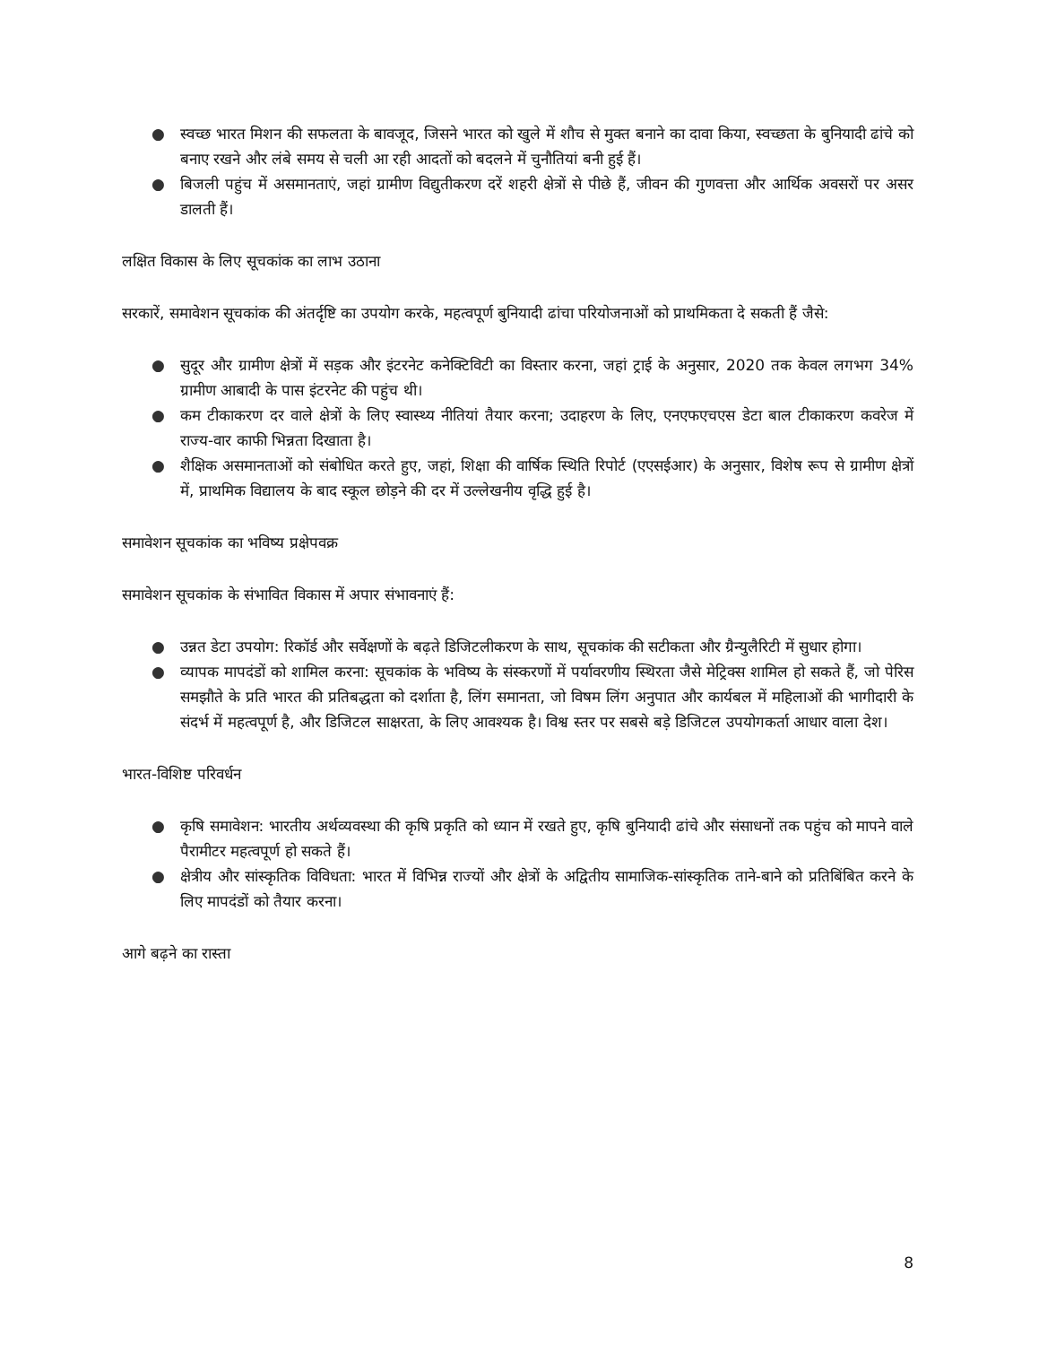● स्वच्छ भारत मिशन की सफलता के बावजूद, जिसने भारत को खुले में शौच से मुक्त बनाने का दावा किया, स्वच्छता के बुनियादी ढांचे को बनाए रखने और लंबे समय से चली आ रही आदतों को बदलने में चुनौतियां बनी हुई हैं।
● बिजली पहुंच में असमानताएं, जहां ग्रामीण विद्युतीकरण दरें शहरी क्षेत्रों से पीछे हैं, जीवन की गुणवत्ता और आर्थिक अवसरों पर असर डालती हैं।
लक्षित विकास के लिए सूचकांक का लाभ उठाना
सरकारें, समावेशन सूचकांक की अंतर्दृष्टि का उपयोग करके, महत्वपूर्ण बुनियादी ढांचा परियोजनाओं को प्राथमिकता दे सकती हैं जैसे:
● सुदूर और ग्रामीण क्षेत्रों में सड़क और इंटरनेट कनेक्टिविटी का विस्तार करना, जहां ट्राई के अनुसार, 2020 तक केवल लगभग 34% ग्रामीण आबादी के पास इंटरनेट की पहुंच थी।
● कम टीकाकरण दर वाले क्षेत्रों के लिए स्वास्थ्य नीतियां तैयार करना; उदाहरण के लिए, एनएफएचएस डेटा बाल टीकाकरण कवरेज में राज्य-वार काफी भिन्नता दिखाता है।
● शैक्षिक असमानताओं को संबोधित करते हुए, जहां, शिक्षा की वार्षिक स्थिति रिपोर्ट (एएसईआर) के अनुसार, विशेष रूप से ग्रामीण क्षेत्रों में, प्राथमिक विद्यालय के बाद स्कूल छोड़ने की दर में उल्लेखनीय वृद्धि हुई है।
समावेशन सूचकांक का भविष्य प्रक्षेपवक्र
समावेशन सूचकांक के संभावित विकास में अपार संभावनाएं हैं:
● उन्नत डेटा उपयोग: रिकॉर्ड और सर्वेक्षणों के बढ़ते डिजिटलीकरण के साथ, सूचकांक की सटीकता और ग्रैन्युलैरिटी में सुधार होगा।
● व्यापक मापदंडों को शामिल करना: सूचकांक के भविष्य के संस्करणों में पर्यावरणीय स्थिरता जैसे मेट्रिक्स शामिल हो सकते हैं, जो पेरिस समझौते के प्रति भारत की प्रतिबद्धता को दर्शाता है, लिंग समानता, जो विषम लिंग अनुपात और कार्यबल में महिलाओं की भागीदारी के संदर्भ में महत्वपूर्ण है, और डिजिटल साक्षरता, के लिए आवश्यक है। विश्व स्तर पर सबसे बड़े डिजिटल उपयोगकर्ता आधार वाला देश।
भारत-विशिष्ट परिवर्धन
● कृषि समावेशन: भारतीय अर्थव्यवस्था की कृषि प्रकृति को ध्यान में रखते हुए, कृषि बुनियादी ढांचे और संसाधनों तक पहुंच को मापने वाले पैरामीटर महत्वपूर्ण हो सकते हैं।
● क्षेत्रीय और सांस्कृतिक विविधता: भारत में विभिन्न राज्यों और क्षेत्रों के अद्वितीय सामाजिक-सांस्कृतिक ताने-बाने को प्रतिबिंबित करने के लिए मापदंडों को तैयार करना।
आगे बढ़ने का रास्ता
8